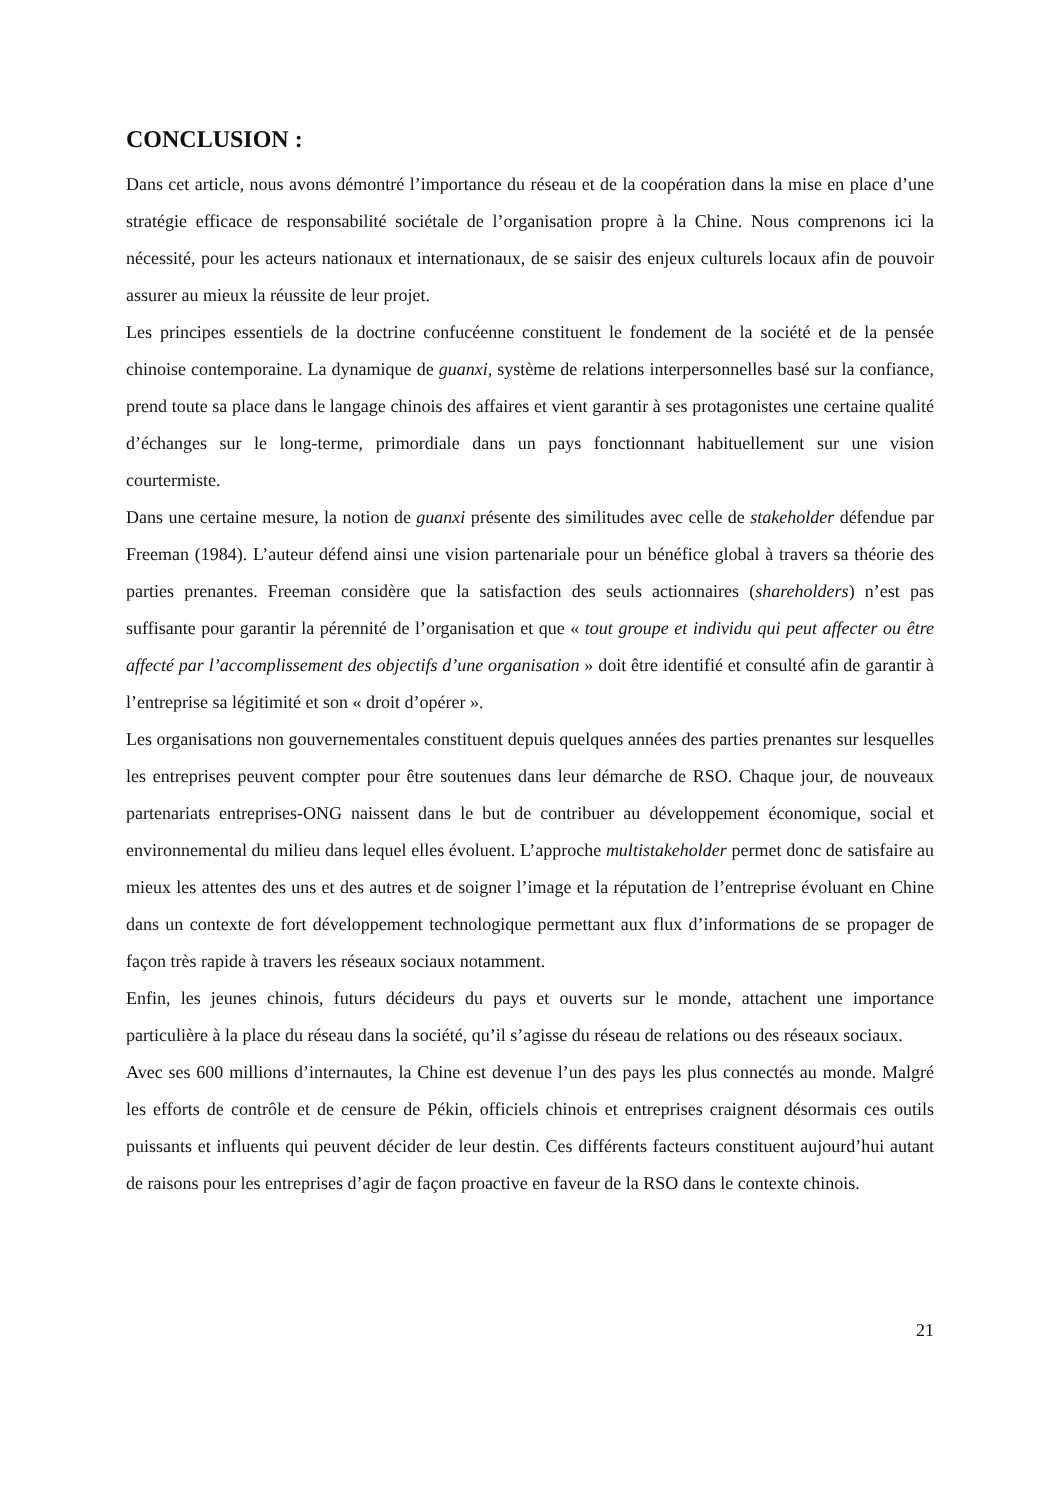CONCLUSION :
Dans cet article, nous avons démontré l’importance du réseau et de la coopération dans la mise en place d’une stratégie efficace de responsabilité sociétale de l’organisation propre à la Chine. Nous comprenons ici la nécessité, pour les acteurs nationaux et internationaux, de se saisir des enjeux culturels locaux afin de pouvoir assurer au mieux la réussite de leur projet.
Les principes essentiels de la doctrine confucéenne constituent le fondement de la société et de la pensée chinoise contemporaine. La dynamique de guanxi, système de relations interpersonnelles basé sur la confiance, prend toute sa place dans le langage chinois des affaires et vient garantir à ses protagonistes une certaine qualité d’échanges sur le long-terme, primordiale dans un pays fonctionnant habituellement sur une vision courtermiste.
Dans une certaine mesure, la notion de guanxi présente des similitudes avec celle de stakeholder défendue par Freeman (1984). L’auteur défend ainsi une vision partenariale pour un bénéfice global à travers sa théorie des parties prenantes. Freeman considère que la satisfaction des seuls actionnaires (shareholders) n’est pas suffisante pour garantir la pérennité de l’organisation et que « tout groupe et individu qui peut affecter ou être affecté par l’accomplissement des objectifs d’une organisation » doit être identifié et consulté afin de garantir à l’entreprise sa légitimité et son « droit d’opérer ».
Les organisations non gouvernementales constituent depuis quelques années des parties prenantes sur lesquelles les entreprises peuvent compter pour être soutenues dans leur démarche de RSO. Chaque jour, de nouveaux partenariats entreprises-ONG naissent dans le but de contribuer au développement économique, social et environnemental du milieu dans lequel elles évoluent. L’approche multistakeholder permet donc de satisfaire au mieux les attentes des uns et des autres et de soigner l’image et la réputation de l’entreprise évoluant en Chine dans un contexte de fort développement technologique permettant aux flux d’informations de se propager de façon très rapide à travers les réseaux sociaux notamment.
Enfin, les jeunes chinois, futurs décideurs du pays et ouverts sur le monde, attachent une importance particulière à la place du réseau dans la société, qu’il s’agisse du réseau de relations ou des réseaux sociaux.
Avec ses 600 millions d’internautes, la Chine est devenue l’un des pays les plus connectés au monde. Malgré les efforts de contrôle et de censure de Pékin, officiels chinois et entreprises craignent désormais ces outils puissants et influents qui peuvent décider de leur destin. Ces différents facteurs constituent aujourd’hui autant de raisons pour les entreprises d’agir de façon proactive en faveur de la RSO dans le contexte chinois.
21